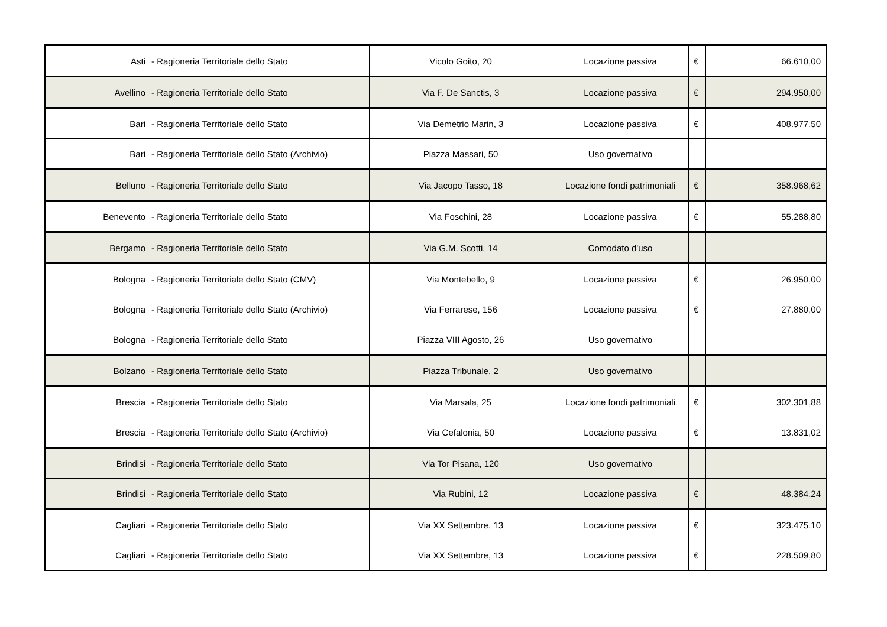| Asti - Ragioneria Territoriale dello Stato | Vicolo Goito, 20 | Locazione passiva | € | 66.610,00 |
| Avellino - Ragioneria Territoriale dello Stato | Via F. De Sanctis, 3 | Locazione passiva | € | 294.950,00 |
| Bari - Ragioneria Territoriale dello Stato | Via Demetrio Marin, 3 | Locazione passiva | € | 408.977,50 |
| Bari - Ragioneria Territoriale dello Stato (Archivio) | Piazza Massari, 50 | Uso governativo | | |
| Belluno - Ragioneria Territoriale dello Stato | Via Jacopo Tasso, 18 | Locazione fondi patrimoniali | € | 358.968,62 |
| Benevento - Ragioneria Territoriale dello Stato | Via Foschini, 28 | Locazione passiva | € | 55.288,80 |
| Bergamo - Ragioneria Territoriale dello Stato | Via G.M. Scotti, 14 | Comodato d'uso | | |
| Bologna - Ragioneria Territoriale dello Stato (CMV) | Via Montebello, 9 | Locazione passiva | € | 26.950,00 |
| Bologna - Ragioneria Territoriale dello Stato (Archivio) | Via Ferrarese, 156 | Locazione passiva | € | 27.880,00 |
| Bologna - Ragioneria Territoriale dello Stato | Piazza VIII Agosto, 26 | Uso governativo | | |
| Bolzano - Ragioneria Territoriale dello Stato | Piazza Tribunale, 2 | Uso governativo | | |
| Brescia - Ragioneria Territoriale dello Stato | Via Marsala, 25 | Locazione fondi patrimoniali | € | 302.301,88 |
| Brescia - Ragioneria Territoriale dello Stato (Archivio) | Via Cefalonia, 50 | Locazione passiva | € | 13.831,02 |
| Brindisi - Ragioneria Territoriale dello Stato | Via Tor Pisana, 120 | Uso governativo | | |
| Brindisi - Ragioneria Territoriale dello Stato | Via Rubini, 12 | Locazione passiva | € | 48.384,24 |
| Cagliari - Ragioneria Territoriale dello Stato | Via XX Settembre, 13 | Locazione passiva | € | 323.475,10 |
| Cagliari - Ragioneria Territoriale dello Stato | Via XX Settembre, 13 | Locazione passiva | € | 228.509,80 |